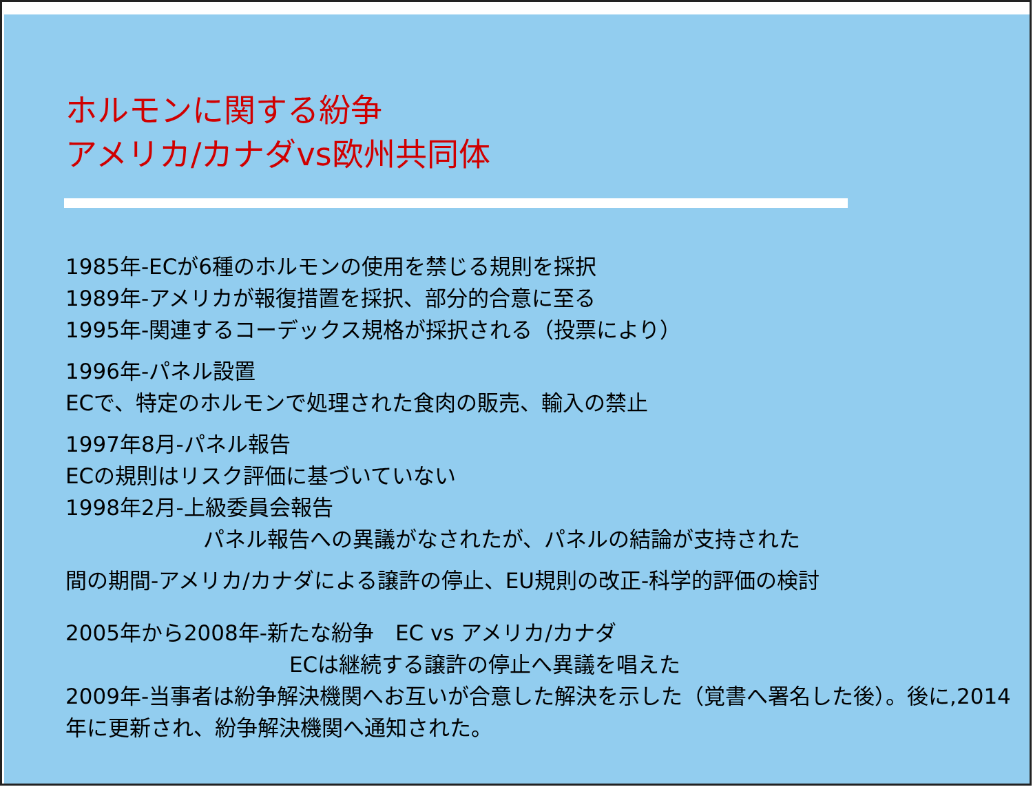ホルモンに関する紛争
アメリカ/カナダvs欧州共同体
1985年-ECが6種のホルモンの使用を禁じる規則を採択
1989年-アメリカが報復措置を採択、部分的合意に至る
1995年-関連するコーデックス規格が採択される（投票により）
1996年-パネル設置
ECで、特定のホルモンで処理された食肉の販売、輸入の禁止
1997年8月-パネル報告
ECの規則はリスク評価に基づいていない
1998年2月-上級委員会報告
パネル報告への異議がなされたが、パネルの結論が支持された
間の期間-アメリカ/カナダによる譲許の停止、EU規則の改正-科学的評価の検討
2005年から2008年-新たな紛争　EC vs アメリカ/カナダ
ECは継続する譲許の停止へ異議を唱えた
2009年-当事者は紛争解決機関へお互いが合意した解決を示した（覚書へ署名した後）。後に,2014年に更新され、紛争解決機関へ通知された。